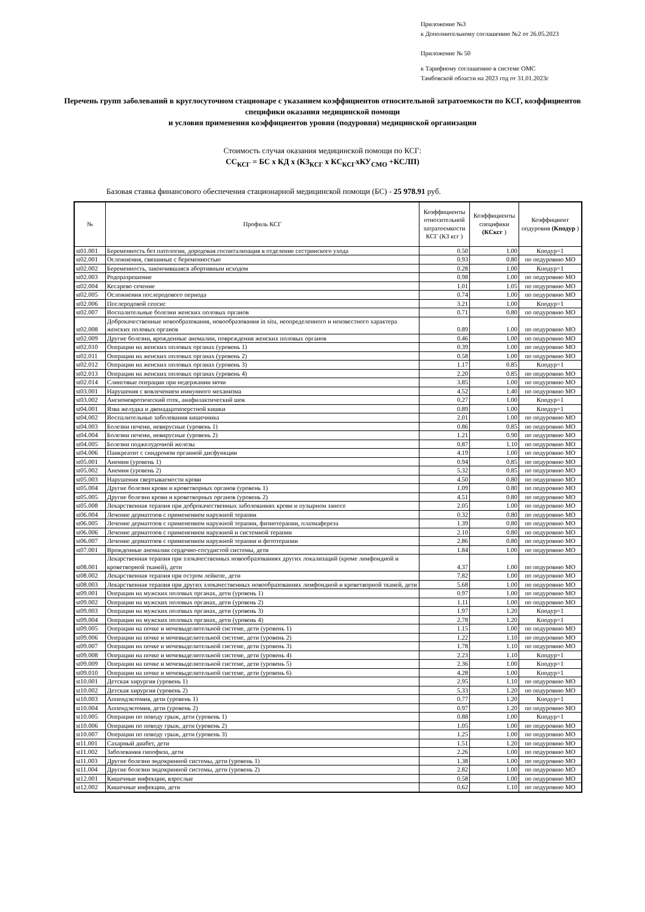Приложение №3
к Дополнительному соглашению №2 от 26.05.2023
Приложение № 50
к Тарифному соглашению в системе ОМС
Тамбовской области на 2023 год от 31.01.2023г
Перечень групп заболеваний в круглосуточном стационаре с указанием коэффициентов относительной затратоемкости по КСГ, коэффициентов специфики оказания медицинской помощи
и условия применения коэффициентов уровня (подуровня) медицинской организации
Стоимость случая оказания медицинской помощи по КСГ:
СС<sub>КСГ</sub> = БС х КД х (КЗ<sub>КСГ</sub> х КС<sub>КСГ</sub>хКУ<sub>СМО</sub> +КСЛП)
Базовая ставка финансового обеспечения стационарной медицинской помощи (БС) - 25 978.91 руб.
| № | Профиль КСГ | Коэффициенты относительной затратоемкости КСГ (КЗ ксг ) | Коэффициенты специфики (КСксг ) | Коэффициент подуровня (Кподур ) |
| --- | --- | --- | --- | --- |
| st01.001 | Беременность без патологии, дородовая госпитализация в отделение сестринского ухода | 0.50 | 1.00 | Кподур=1 |
| st02.001 | Осложнения, связанные с беременностью | 0.93 | 0.80 | по подуровню МО |
| st02.002 | Беременность, закончившаяся абортивным исходом | 0.28 | 1.00 | Кподур=1 |
| st02.003 | Родоразрешение | 0.98 | 1.00 | по подуровню МО |
| st02.004 | Кесарево сечение | 1.01 | 1.05 | по подуровню МО |
| st02.005 | Осложнения послеродового периода | 0.74 | 1.00 | по подуровню МО |
| st02.006 | Послеродовой сепсис | 3.21 | 1.00 | Кподур=1 |
| st02.007 | Воспалительные болезни женских половых органов | 0.71 | 0.80 | по подуровню МО |
| st02.008 | Доброкачественные новообразования, новообразования in situ, неопределенного и неизвестного характера женских половых органов | 0.89 | 1.00 | по подуровню МО |
| st02.009 | Другие болезни, врожденные аномалии, повреждения женских половых органов | 0.46 | 1.00 | по подуровню МО |
| st02.010 | Операции на женских половых органах (уровень 1) | 0.39 | 1.00 | по подуровню МО |
| st02.011 | Операции на женских половых органах (уровень 2) | 0.58 | 1.00 | по подуровню МО |
| st02.012 | Операции на женских половых органах (уровень 3) | 1.17 | 0.85 | Кподур=1 |
| st02.013 | Операции на женских половых органах (уровень 4) | 2.20 | 0.85 | по подуровню МО |
| st02.014 | Слинговые операции при недержании мочи | 3.85 | 1.00 | по подуровню МО |
| st03.001 | Нарушения с вовлечением иммунного механизма | 4.52 | 1.40 | по подуровню МО |
| st03.002 | Ангионевротический отек, анафилактический шок | 0.27 | 1.00 | Кподур=1 |
| st04.001 | Язва желудка и двенадцатиперстной кишки | 0.89 | 1.00 | Кподур=1 |
| st04.002 | Воспалительные заболевания кишечника | 2.01 | 1.00 | по подуровню МО |
| st04.003 | Болезни печени, невирусные (уровень 1) | 0.86 | 0.85 | по подуровню МО |
| st04.004 | Болезни печени, невирусные (уровень 2) | 1.21 | 0.90 | по подуровню МО |
| st04.005 | Болезни поджелудочной железы | 0.87 | 1.10 | по подуровню МО |
| st04.006 | Панкреатит с синдромом органной дисфункции | 4.19 | 1.00 | по подуровню МО |
| st05.001 | Анемии (уровень 1) | 0.94 | 0.85 | по подуровню МО |
| st05.002 | Анемии (уровень 2) | 5.32 | 0.85 | по подуровню МО |
| st05.003 | Нарушения свертываемости крови | 4.50 | 0.80 | по подуровню МО |
| st05.004 | Другие болезни крови и кроветворных органов (уровень 1) | 1.09 | 0.80 | по подуровню МО |
| st05.005 | Другие болезни крови и кроветворных органов (уровень 2) | 4.51 | 0.80 | по подуровню МО |
| st05.008 | Лекарственная терапия при доброкачественных заболеваниях крови и пузырном заносе | 2.05 | 1.00 | по подуровню МО |
| st06.004 | Лечение дерматозов с применением наружной терапии | 0.32 | 0.80 | по подуровню МО |
| st06.005 | Лечение дерматозов с применением наружной терапии, физиотерапии, плазмафереза | 1.39 | 0.80 | по подуровню МО |
| st06.006 | Лечение дерматозов с применением наружной и системной терапии | 2.10 | 0.80 | по подуровню МО |
| st06.007 | Лечение дерматозов с применением наружной терапии и фототерапии | 2.86 | 0.80 | по подуровню МО |
| st07.001 | Врожденные аномалии сердечно-сосудистой системы, дети | 1.84 | 1.00 | по подуровню МО |
| st08.001 | Лекарственная терапия при злокачественных новообразованиях других локализаций (кроме лимфоидной и кроветворной тканей), дети | 4.37 | 1.00 | по подуровню МО |
| st08.002 | Лекарственная терапия при остром лейкозе, дети | 7.82 | 1.00 | по подуровню МО |
| st08.003 | Лекарственная терапия при других злокачественных новообразованиях лимфоидной и кроветворной тканей, дети | 5.68 | 1.00 | по подуровню МО |
| st09.001 | Операции на мужских половых органах, дети (уровень 1) | 0.97 | 1.00 | по подуровню МО |
| st09.002 | Операции на мужских половых органах, дети (уровень 2) | 1.11 | 1.00 | по подуровню МО |
| st09.003 | Операции на мужских половых органах, дети (уровень 3) | 1.97 | 1.20 | Кподур=1 |
| st09.004 | Операции на мужских половых органах, дети (уровень 4) | 2.78 | 1.20 | Кподур=1 |
| st09.005 | Операции на почке и мочевыделительной системе, дети (уровень 1) | 1.15 | 1.00 | по подуровню МО |
| st09.006 | Операции на почке и мочевыделительной системе, дети (уровень 2) | 1.22 | 1.10 | по подуровню МО |
| st09.007 | Операции на почке и мочевыделительной системе, дети (уровень 3) | 1.78 | 1.10 | по подуровню МО |
| st09.008 | Операции на почке и мочевыделительной системе, дети (уровень 4) | 2.23 | 1.10 | Кподур=1 |
| st09.009 | Операции на почке и мочевыделительной системе, дети (уровень 5) | 2.36 | 1.00 | Кподур=1 |
| st09.010 | Операции на почке и мочевыделительной системе, дети (уровень 6) | 4.28 | 1.00 | Кподур=1 |
| st10.001 | Детская хирургия (уровень 1) | 2.95 | 1.10 | по подуровню МО |
| st10.002 | Детская хирургия (уровень 2) | 5.33 | 1.20 | по подуровню МО |
| st10.003 | Аппендэктомия, дети (уровень 1) | 0.77 | 1.20 | Кподур=1 |
| st10.004 | Аппендэктомия, дети (уровень 2) | 0.97 | 1.20 | по подуровню МО |
| st10.005 | Операции по поводу грыж, дети (уровень 1) | 0.88 | 1.00 | Кподур=1 |
| st10.006 | Операции по поводу грыж, дети (уровень 2) | 1.05 | 1.00 | по подуровню МО |
| st10.007 | Операции по поводу грыж, дети (уровень 3) | 1.25 | 1.00 | по подуровню МО |
| st11.001 | Сахарный диабет, дети | 1.51 | 1.20 | по подуровню МО |
| st11.002 | Заболевания гипофиза, дети | 2.26 | 1.00 | по подуровню МО |
| st11.003 | Другие болезни эндокринной системы, дети (уровень 1) | 1.38 | 1.00 | по подуровню МО |
| st11.004 | Другие болезни эндокринной системы, дети (уровень 2) | 2.82 | 1.00 | по подуровню МО |
| st12.001 | Кишечные инфекции, взрослые | 0.58 | 1.00 | по подуровню МО |
| st12.002 | Кишечные инфекции, дети | 0.62 | 1.10 | по подуровню МО |